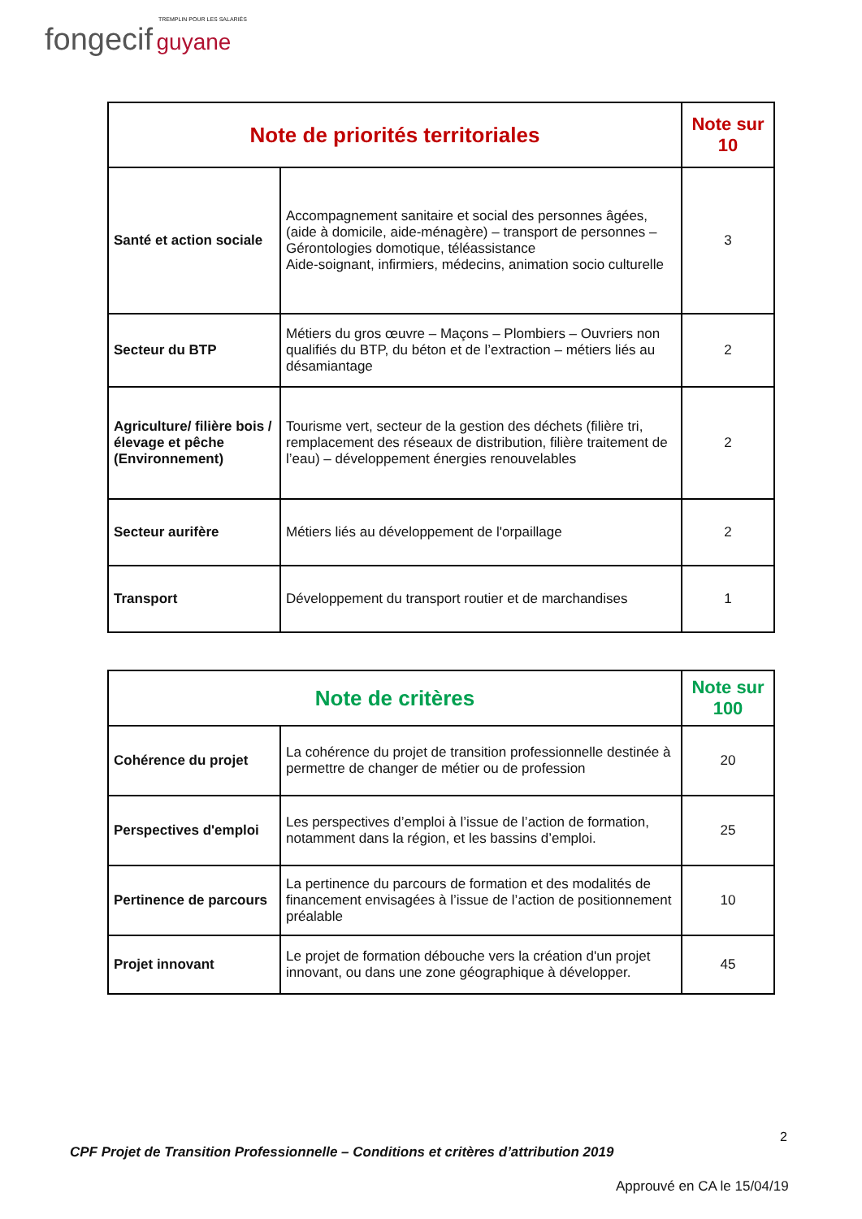TREMPLIN POUR LES SALARIÉS
fongecif guyane
| Note de priorités territoriales | | Note sur 10 |
| --- | --- | --- |
| Santé et action sociale | Accompagnement sanitaire et social des personnes âgées, (aide à domicile, aide-ménagère) – transport de personnes – Gérontologies domotique, téléassistance Aide-soignant, infirmiers, médecins, animation socio culturelle | 3 |
| Secteur du BTP | Métiers du gros œuvre – Maçons – Plombiers – Ouvriers non qualifiés du BTP, du béton et de l’extraction – métiers liés au désamiantage | 2 |
| Agriculture/ filière bois /élevage et pêche (Environnement) | Tourisme vert, secteur de la gestion des déchets (filière tri, remplacement des réseaux de distribution, filière traitement de l’eau) – développement énergies renouvelables | 2 |
| Secteur aurifère | Métiers liés au développement de l'orpaillage | 2 |
| Transport | Développement du transport routier et de marchandises | 1 |
| Note de critères | | Note sur 100 |
| --- | --- | --- |
| Cohérence du projet | La cohérence du projet de transition professionnelle destinée à permettre de changer de métier ou de profession | 20 |
| Perspectives d'emploi | Les perspectives d’emploi à l’issue de l’action de formation, notamment dans la région, et les bassins d’emploi. | 25 |
| Pertinence de parcours | La pertinence du parcours de formation et des modalités de financement envisagées à l’issue de l’action de positionnement préalable | 10 |
| Projet innovant | Le projet de formation débouche vers la création d'un projet innovant, ou dans une zone géographique à développer. | 45 |
2
CPF Projet de Transition Professionnelle – Conditions et critères d’attribution 2019
Approuvé en CA le 15/04/19